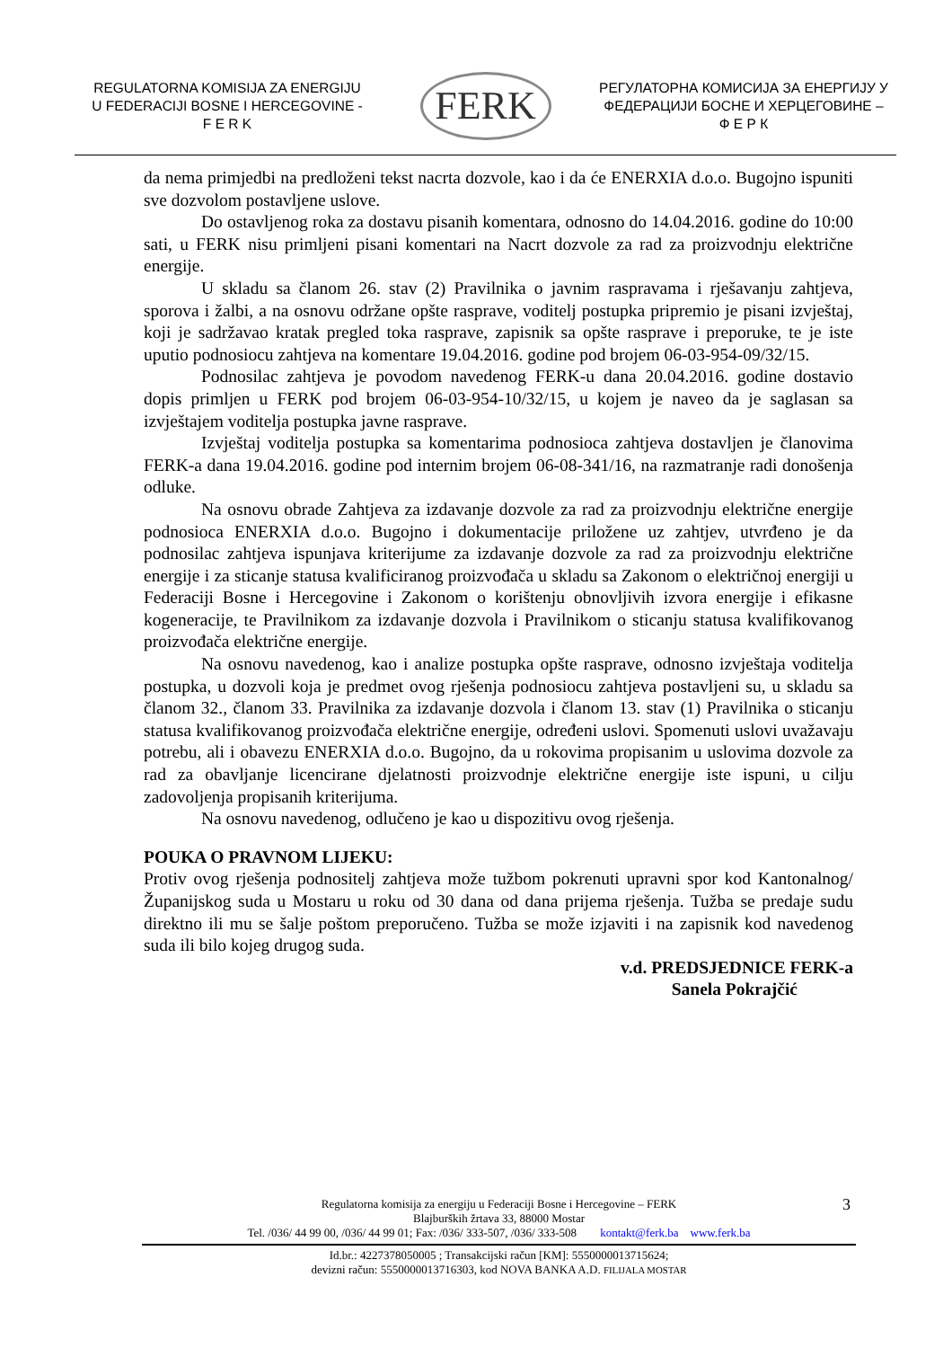REGULATORNA KOMISIJA ZA ENERGIJU
U FEDERACIJI BOSNE I HERCEGOVINE -
F E R K
FERK
РЕГУЛАТОРНА КОМИСИЈА ЗА ЕНЕРГИЈУ У
ФЕДЕРАЦИЈИ БОСНЕ И ХЕРЦЕГОВИНЕ –
Ф Е Р К
da nema primjedbi na predloženi tekst nacrta dozvole, kao i da će ENERXIA d.o.o. Bugojno ispuniti sve dozvolom postavljene uslove.
Do ostavljenog roka za dostavu pisanih komentara, odnosno do 14.04.2016. godine do 10:00 sati, u FERK nisu primljeni pisani komentari na Nacrt dozvole za rad za proizvodnju električne energije.
U skladu sa članom 26. stav (2) Pravilnika o javnim raspravama i rješavanju zahtjeva, sporova i žalbi, a na osnovu održane opšte rasprave, voditelj postupka pripremio je pisani izvještaj, koji je sadržavao kratak pregled toka rasprave, zapisnik sa opšte rasprave i preporuke, te je iste uputio podnosiocu zahtjeva na komentare 19.04.2016. godine pod brojem 06-03-954-09/32/15.
Podnosilac zahtjeva je povodom navedenog FERK-u dana 20.04.2016. godine dostavio dopis primljen u FERK pod brojem 06-03-954-10/32/15, u kojem je naveo da je saglasan sa izvještajem voditelja postupka javne rasprave.
Izvještaj voditelja postupka sa komentarima podnosioca zahtjeva dostavljen je članovima FERK-a dana 19.04.2016. godine pod internim brojem 06-08-341/16, na razmatranje radi donošenja odluke.
Na osnovu obrade Zahtjeva za izdavanje dozvole za rad za proizvodnju električne energije podnosioca ENERXIA d.o.o. Bugojno i dokumentacije priložene uz zahtjev, utvrđeno je da podnosilac zahtjeva ispunjava kriterijume za izdavanje dozvole za rad za proizvodnju električne energije i za sticanje statusa kvalificiranog proizvođača u skladu sa Zakonom o električnoj energiji u Federaciji Bosne i Hercegovine i Zakonom o korištenju obnovljivih izvora energije i efikasne kogeneracije, te Pravilnikom za izdavanje dozvola i Pravilnikom o sticanju statusa kvalifikovanog proizvođača električne energije.
Na osnovu navedenog, kao i analize postupka opšte rasprave, odnosno izvještaja voditelja postupka, u dozvoli koja je predmet ovog rješenja podnosiocu zahtjeva postavljeni su, u skladu sa članom 32., članom 33. Pravilnika za izdavanje dozvola i članom 13. stav (1) Pravilnika o sticanju statusa kvalifikovanog proizvođača električne energije, određeni uslovi. Spomenuti uslovi uvažavaju potrebu, ali i obavezu ENERXIA d.o.o. Bugojno, da u rokovima propisanim u uslovima dozvole za rad za obavljanje licencirane djelatnosti proizvodnje električne energije iste ispuni, u cilju zadovoljenja propisanih kriterijuma.
Na osnovu navedenog, odlučeno je kao u dispozitivu ovog rješenja.
POUKA O PRAVNOM LIJEKU:
Protiv ovog rješenja podnositelj zahtjeva može tužbom pokrenuti upravni spor kod Kantonalnog/Županijskog suda u Mostaru u roku od 30 dana od dana prijema rješenja. Tužba se predaje sudu direktno ili mu se šalje poštom preporučeno. Tužba se može izjaviti i na zapisnik kod navedenog suda ili bilo kojeg drugog suda.
v.d. PREDSJEDNICE FERK-a
Sanela Pokrajčić
Regulatorna komisija za energiju u Federaciji Bosne i Hercegovine – FERK
Blajburških žrtava 33, 88000 Mostar
Tel. /036/ 44 99 00, /036/ 44 99 01; Fax: /036/ 333-507, /036/ 333-508 kontakt@ferk.ba www.ferk.ba
Id.br.: 4227378050005 ; Transakcijski račun [KM]: 5550000013715624;
devizni račun: 5550000013716303, kod NOVA BANKA A.D. FILIJALA MOSTAR
3